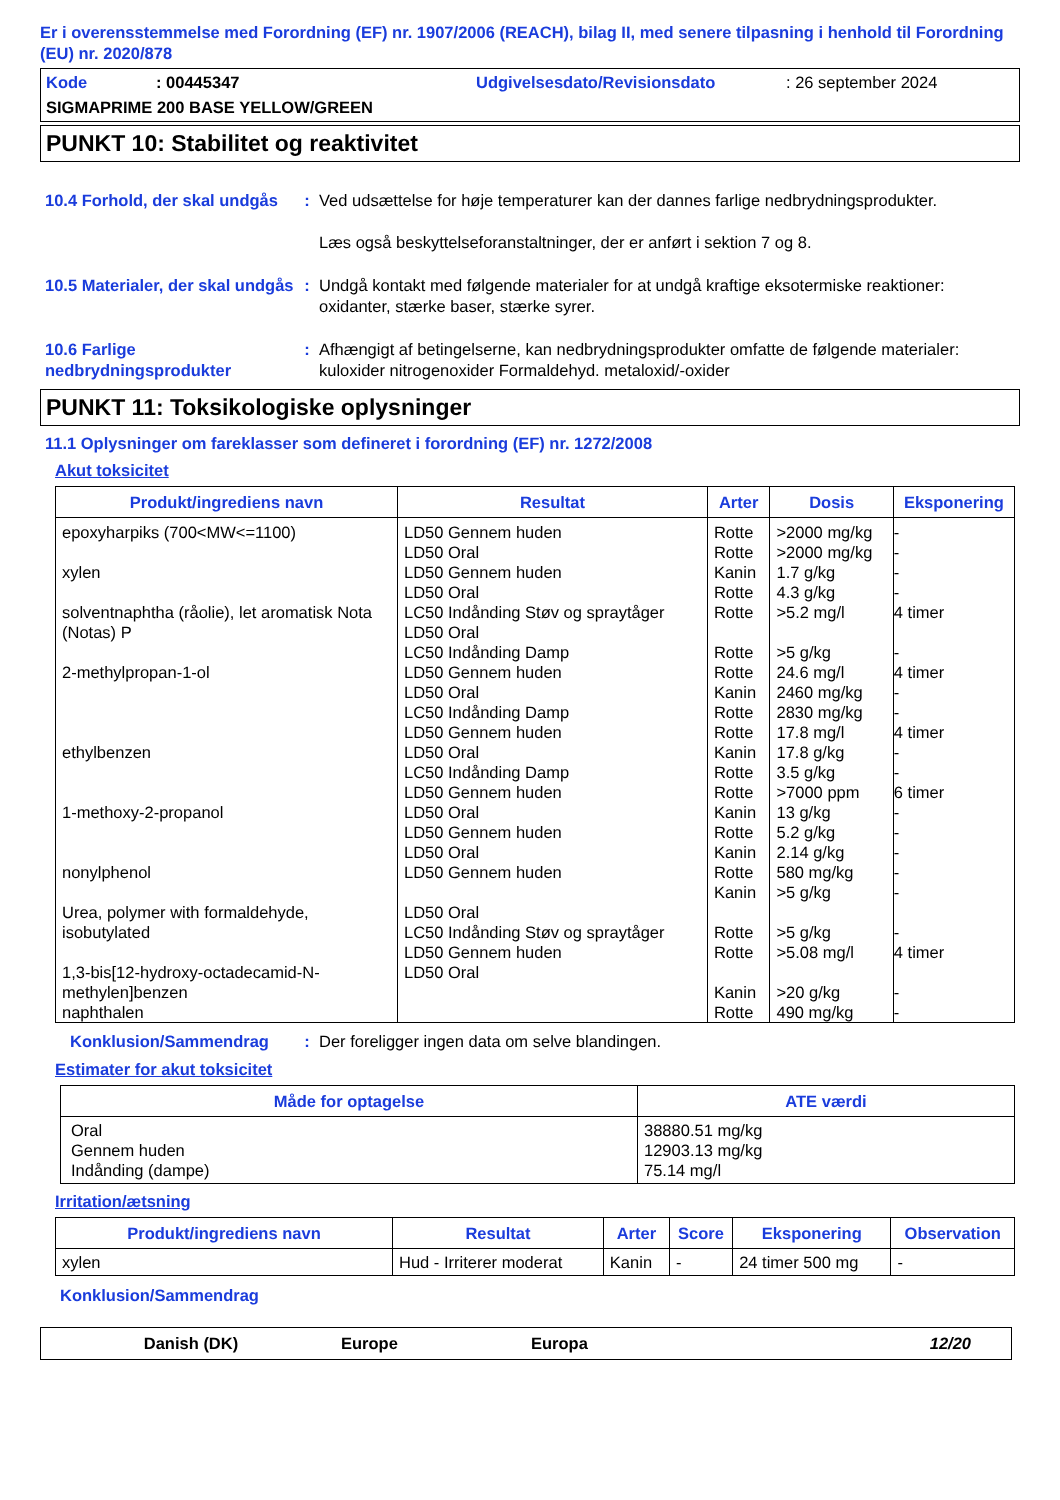Er i overensstemmelse med Forordning (EF) nr. 1907/2006 (REACH), bilag II, med senere tilpasning i henhold til Forordning (EU) nr. 2020/878
Kode: 00445347 Udgivelsesdato/Revisionsdato: 26 september 2024
SIGMAPRIME 200 BASE YELLOW/GREEN
PUNKT 10: Stabilitet og reaktivitet
10.4 Forhold, der skal undgås
: Ved udsættelse for høje temperaturer kan der dannes farlige nedbrydningsprodukter.
Læs også beskyttelseforanstaltninger, der er anført i sektion 7 og 8.
10.5 Materialer, der skal undgås
: Undgå kontakt med følgende materialer for at undgå kraftige eksotermiske reaktioner: oxidanter, stærke baser, stærke syrer.
10.6 Farlige nedbrydningsprodukter
: Afhængigt af betingelserne, kan nedbrydningsprodukter omfatte de følgende materialer: kuloxider nitrogenoxider Formaldehyd. metaloxid/-oxider
PUNKT 11: Toksikologiske oplysninger
11.1 Oplysninger om fareklasser som defineret i forordning (EF) nr. 1272/2008
Akut toksicitet
| Produkt/ingrediens navn | Resultat | Arter | Dosis | Eksponering |
| --- | --- | --- | --- | --- |
| epoxyharpiks (700<MW<=1100) xylen solventnaphtha (råolie), let aromatisk Nota (Notas) P 2-methylpropan-1-ol ethylbenzen 1-methoxy-2-propanol nonylphenol Urea, polymer with formaldehyde, isobutylated 1,3-bis[12-hydroxy-octadecamid-N-methylen]benzen naphthalen | LD50 Gennem huden LD50 Oral LD50 Gennem huden LD50 Oral LC50 Indånding Støv og spraytåger LD50 Oral LC50 Indånding Damp LD50 Gennem huden LD50 Oral LC50 Indånding Damp LD50 Gennem huden LD50 Oral LC50 Indånding Damp LD50 Gennem huden LD50 Oral LD50 Gennem huden LD50 Oral LD50 Gennem huden LD50 Oral LC50 Indånding Støv og spraytåger LD50 Gennem huden LD50 Oral | Rotte Rotte Kanin Rotte Rotte Rotte Rotte Kanin Rotte Rotte Kanin Rotte Rotte Kanin Rotte Kanin Rotte Kanin Rotte Rotte Kanin Rotte | >2000 mg/kg >2000 mg/kg 1.7 g/kg 4.3 g/kg >5.2 mg/l >5 g/kg 24.6 mg/l 2460 mg/kg 2830 mg/kg 17.8 mg/l 17.8 g/kg 3.5 g/kg >7000 ppm 13 g/kg 5.2 g/kg 2.14 g/kg 580 mg/kg >5 g/kg >5 g/kg >5.08 mg/l >20 g/kg 490 mg/kg | - - - - 4 timer - 4 timer - - 4 timer - - 6 timer - - - - - - 4 timer - - |
Konklusion/Sammendrag : Der foreligger ingen data om selve blandingen.
Estimater for akut toksicitet
| Måde for optagelse | ATE værdi |
| --- | --- |
| Oral Gennem huden Indånding (dampe) | 38880.51 mg/kg 12903.13 mg/kg 75.14 mg/l |
Irritation/ætsning
| Produkt/ingrediens navn | Resultat | Arter | Score | Eksponering | Observation |
| --- | --- | --- | --- | --- | --- |
| xylen | Hud - Irriterer moderat | Kanin | - | 24 timer 500 mg | - |
Konklusion/Sammendrag
Danish (DK) Europe Europa 12/20